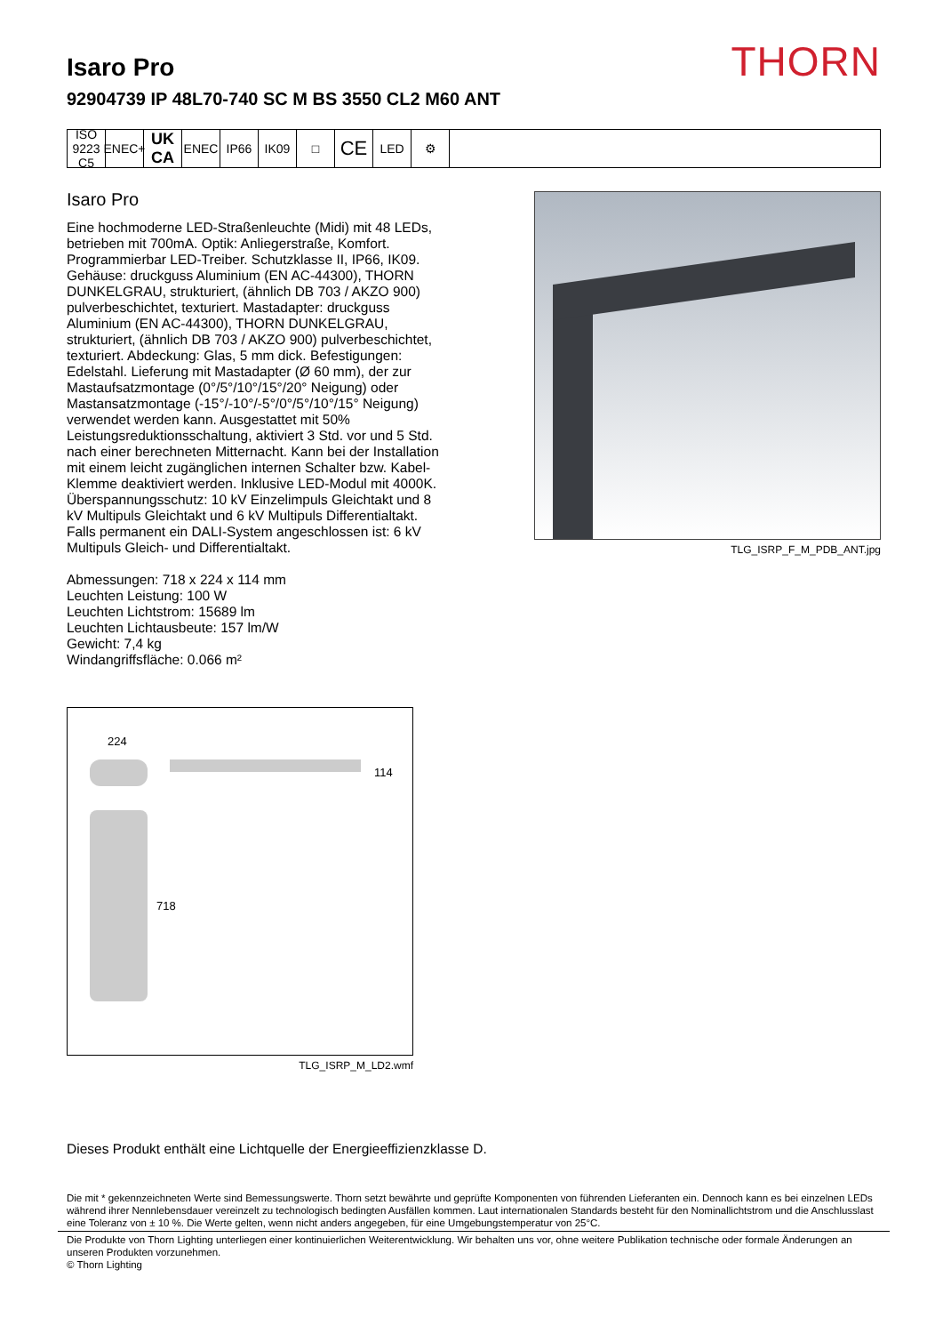THORN
Isaro Pro
92904739 IP 48L70-740 SC M BS 3550 CL2 M60 ANT
ISO 9223 C5
ENEC+
UK CA
ENEC IP66 IK09 □
CE
LED ⚙
Isaro Pro
Eine hochmoderne LED-Straßenleuchte (Midi) mit 48 LEDs, betrieben mit 700mA. Optik: Anliegerstraße, Komfort. Programmierbar LED-Treiber. Schutzklasse II, IP66, IK09. Gehäuse: druckguss Aluminium (EN AC-44300), THORN DUNKELGRAU, strukturiert, (ähnlich DB 703 / AKZO 900) pulverbeschichtet, texturiert. Mastadapter: druckguss Aluminium (EN AC-44300), THORN DUNKELGRAU, strukturiert, (ähnlich DB 703 / AKZO 900) pulverbeschichtet, texturiert. Abdeckung: Glas, 5 mm dick. Befestigungen: Edelstahl. Lieferung mit Mastadapter (Ø 60 mm), der zur Mastaufsatzmontage (0°/5°/10°/15°/20° Neigung) oder Mastansatzmontage (-15°/-10°/-5°/0°/5°/10°/15° Neigung) verwendet werden kann. Ausgestattet mit 50% Leistungsreduktionsschaltung, aktiviert 3 Std. vor und 5 Std. nach einer berechneten Mitternacht. Kann bei der Installation mit einem leicht zugänglichen internen Schalter bzw. Kabel-Klemme deaktiviert werden. Inklusive LED-Modul mit 4000K. Überspannungsschutz: 10 kV Einzelimpuls Gleichtakt und 8 kV Multipuls Gleichtakt und 6 kV Multipuls Differentialtakt. Falls permanent ein DALI-System angeschlossen ist: 6 kV Multipuls Gleich- und Differentialtakt.
Abmessungen: 718 x 224 x 114 mm
Leuchten Leistung: 100 W
Leuchten Lichtstrom: 15689 lm
Leuchten Lichtausbeute: 157 lm/W
Gewicht: 7,4 kg
Windangriffsfläche: 0.066 m²
TLG_ISRP_F_M_PDB_ANT.jpg
224
114
718
TLG_ISRP_M_LD2.wmf
Dieses Produkt enthält eine Lichtquelle der Energieeffizienzklasse D.
Die mit * gekennzeichneten Werte sind Bemessungswerte. Thorn setzt bewährte und geprüfte Komponenten von führenden Lieferanten ein. Dennoch kann es bei einzelnen LEDs während ihrer Nennlebensdauer vereinzelt zu technologisch bedingten Ausfällen kommen. Laut internationalen Standards besteht für den Nominallichtstrom und die Anschlusslast eine Toleranz von ± 10 %. Die Werte gelten, wenn nicht anders angegeben, für eine Umgebungstemperatur von 25°C.
Die Produkte von Thorn Lighting unterliegen einer kontinuierlichen Weiterentwicklung. Wir behalten uns vor, ohne weitere Publikation technische oder formale Änderungen an unseren Produkten vorzunehmen.
© Thorn Lighting